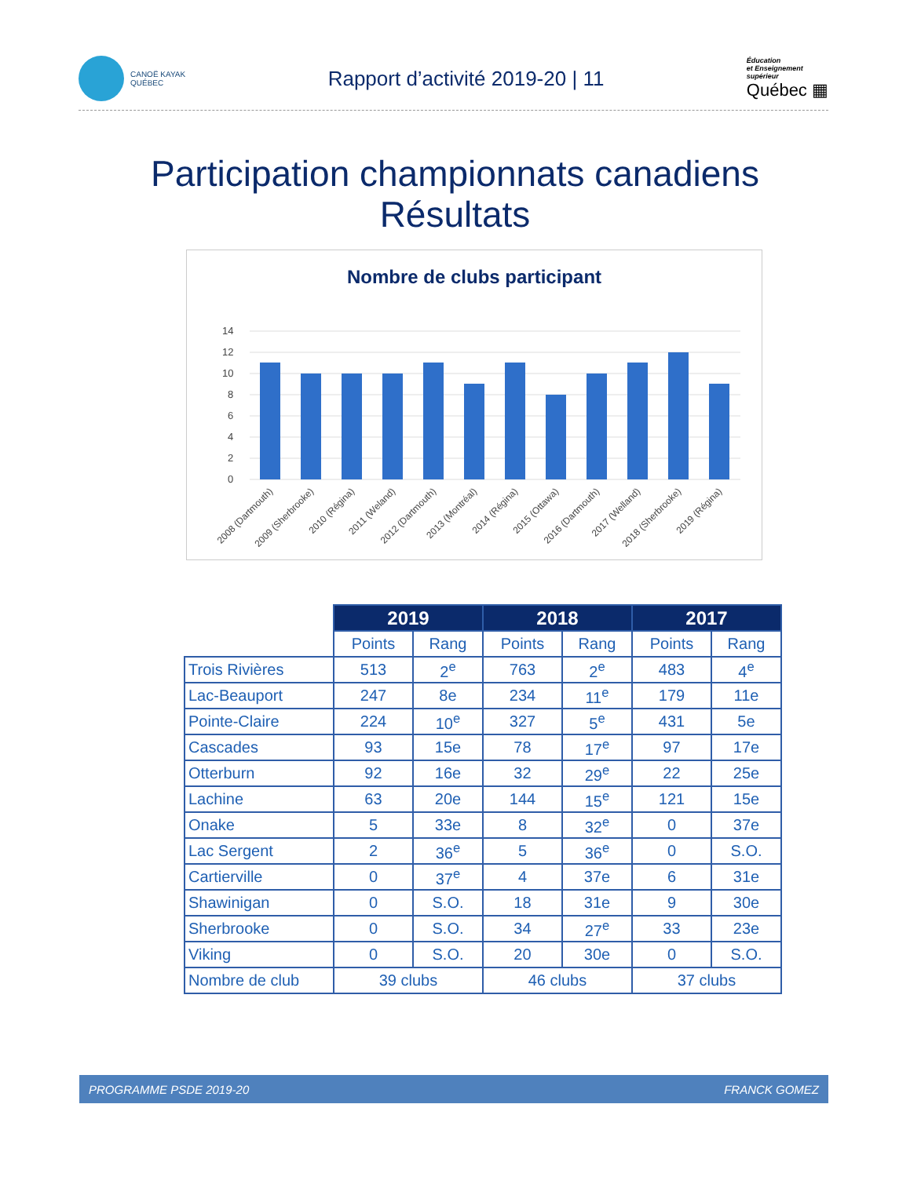CANOË KAYAK
QUÉBEC
Rapport d’activité 2019-20 | 11
Éducation
et Enseignement
supérieur
Québec ▦
Participation championnats canadiens
Résultats
Nombre de clubs participant
14
12
10
8
6
4
2
0
2008 (Dartmouth)
2009 (Sherbrooke)
2010 (Régina)
2011 (Weland)
2012 (Dartmouth)
2013 (Montréal)
2014 (Régina)
2015 (Ottawa)
2016 (Dartmouth)
2017 (Welland)
2018 (Sherbrooke)
2019 (Régina)
| | 2019 | | 2018 | | 2017 | |
| --- | --- | --- | --- | --- | --- | --- |
| | Points | Rang | Points | Rang | Points | Rang |
| Trois Rivières | 513 | 2<sup>e</sup> | 763 | 2<sup>e</sup> | 483 | 4<sup>e</sup> |
| Lac-Beauport | 247 | 8e | 234 | 11<sup>e</sup> | 179 | 11e |
| Pointe-Claire | 224 | 10<sup>e</sup> | 327 | 5<sup>e</sup> | 431 | 5e |
| Cascades | 93 | 15e | 78 | 17<sup>e</sup> | 97 | 17e |
| Otterburn | 92 | 16e | 32 | 29<sup>e</sup> | 22 | 25e |
| Lachine | 63 | 20e | 144 | 15<sup>e</sup> | 121 | 15e |
| Onake | 5 | 33e | 8 | 32<sup>e</sup> | 0 | 37e |
| Lac Sergent | 2 | 36<sup>e</sup> | 5 | 36<sup>e</sup> | 0 | S.O. |
| Cartierville | 0 | 37<sup>e</sup> | 4 | 37e | 6 | 31e |
| Shawinigan | 0 | S.O. | 18 | 31e | 9 | 30e |
| Sherbrooke | 0 | S.O. | 34 | 27<sup>e</sup> | 33 | 23e |
| Viking | 0 | S.O. | 20 | 30e | 0 | S.O. |
| Nombre de club | 39 clubs | | 46 clubs | | 37 clubs | |
PROGRAMME PSDE 2019-20 FRANCK GOMEZ